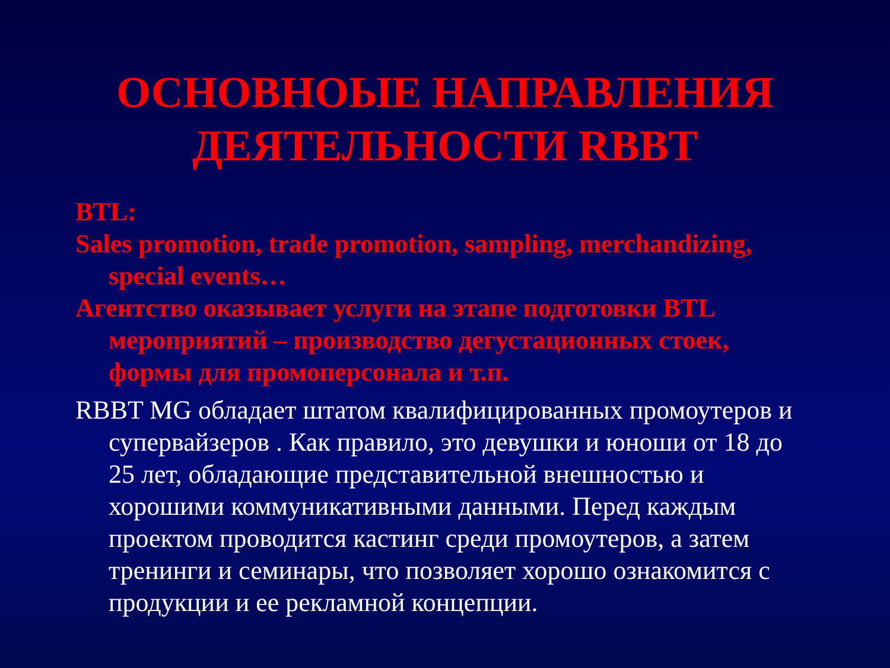ОСНОВНОЫЕ НАПРАВЛЕНИЯ
ДЕЯТЕЛЬНОСТИ RBBT
BTL:
Sales promotion, trade promotion, sampling, merchandizing, special events…
Агентство оказывает услуги на этапе подготовки BTL мероприятий – производство дегустационных стоек, формы для промоперсонала и т.п.
RBBT MG обладает штатом квалифицированных промоутеров и супервайзеров . Как правило, это девушки и юноши от 18 до 25 лет, обладающие представительной внешностью и хорошими коммуникативными данными. Перед каждым проектом проводится кастинг среди промоутеров, а затем тренинги и семинары, что позволяет хорошо ознакомится с продукции и ее рекламной концепции.